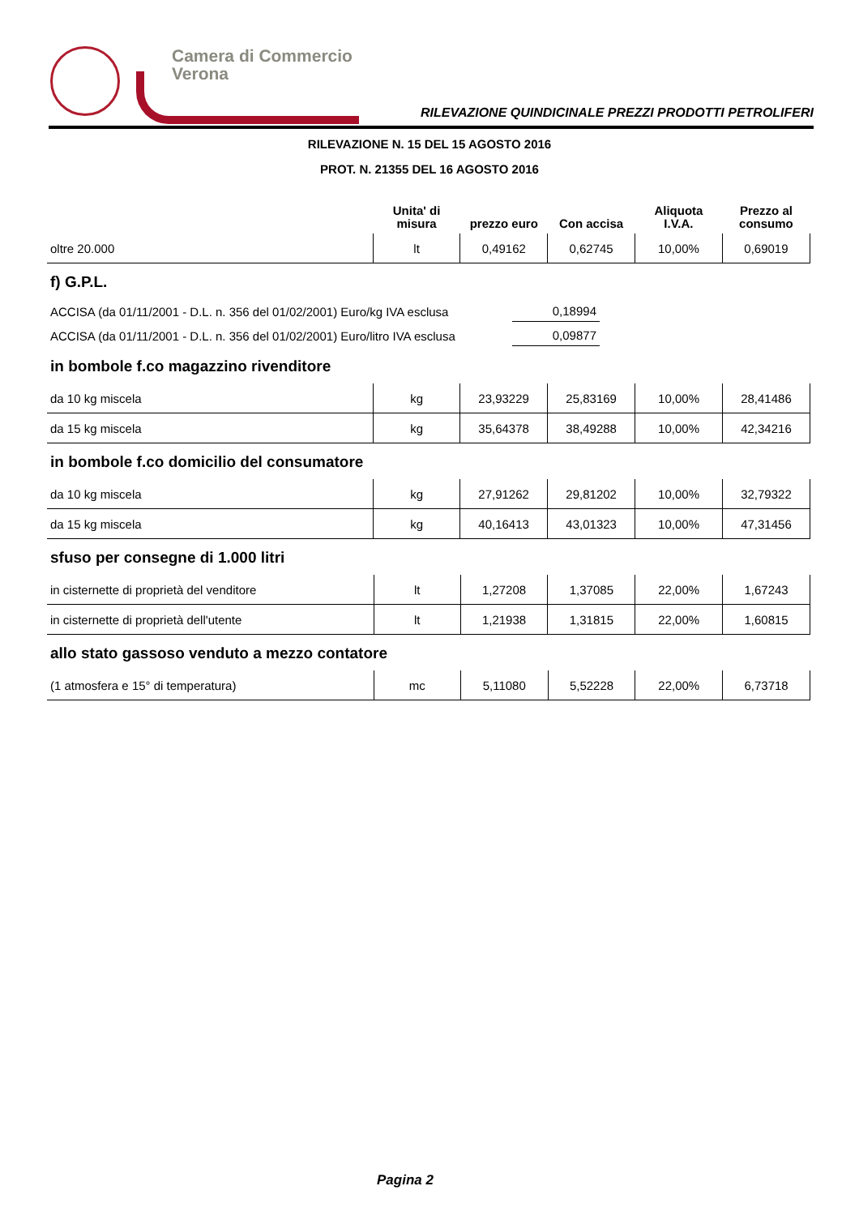Camera di Commercio
Verona
RILEVAZIONE QUINDICINALE PREZZI PRODOTTI PETROLIFERI
RILEVAZIONE N. 15 DEL 15 AGOSTO 2016
PROT. N. 21355 DEL 16 AGOSTO 2016
| | Unita' di misura | prezzo euro | Con accisa | Aliquota I.V.A. | Prezzo al consumo |
| --- | --- | --- | --- | --- | --- |
| oltre 20.000 | lt | 0,49162 | 0,62745 | 10,00% | 0,69019 |
f) G.P.L.
ACCISA (da 01/11/2001 - D.L. n. 356 del 01/02/2001) Euro/kg IVA esclusa 0,18994
ACCISA (da 01/11/2001 - D.L. n. 356 del 01/02/2001) Euro/litro IVA esclusa 0,09877
in bombole f.co magazzino rivenditore
| da 10 kg miscela | kg | 23,93229 | 25,83169 | 10,00% | 28,41486 |
| da 15 kg miscela | kg | 35,64378 | 38,49288 | 10,00% | 42,34216 |
in bombole f.co domicilio del consumatore
| da 10 kg miscela | kg | 27,91262 | 29,81202 | 10,00% | 32,79322 |
| da 15 kg miscela | kg | 40,16413 | 43,01323 | 10,00% | 47,31456 |
sfuso per consegne di 1.000 litri
| in cisternette di proprietà del venditore | lt | 1,27208 | 1,37085 | 22,00% | 1,67243 |
| in cisternette di proprietà dell'utente | lt | 1,21938 | 1,31815 | 22,00% | 1,60815 |
allo stato gassoso venduto a mezzo contatore
| (1 atmosfera e 15° di temperatura) | mc | 5,11080 | 5,52228 | 22,00% | 6,73718 |
Pagina 2